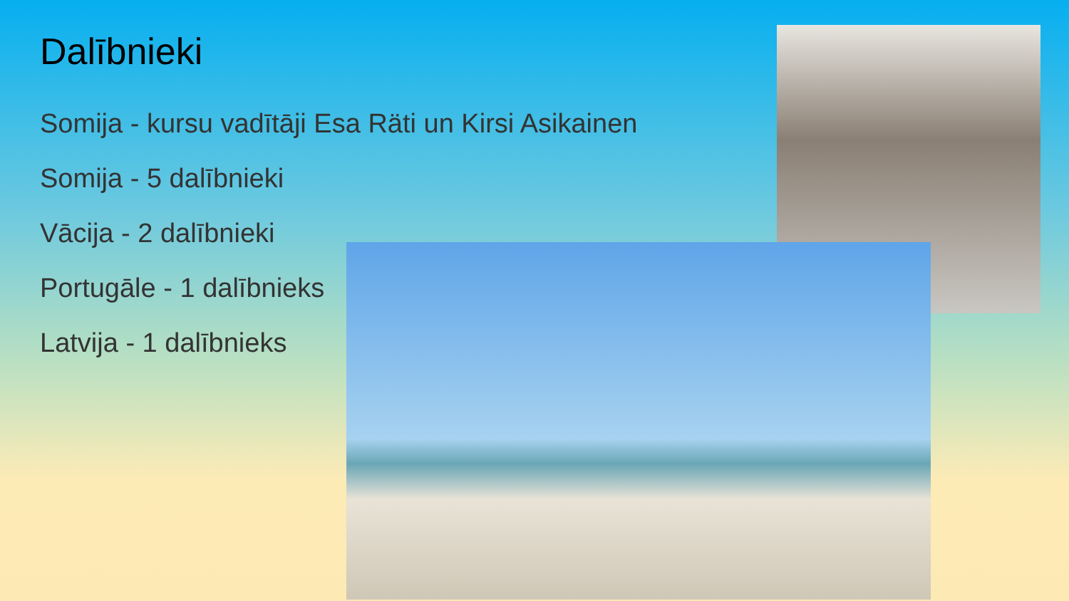Dalībnieki
Somija - kursu vadītāji Esa Räti un Kirsi Asikainen
Somija - 5 dalībnieki
Vācija - 2 dalībnieki
Portugāle - 1 dalībnieks
Latvija - 1 dalībnieks